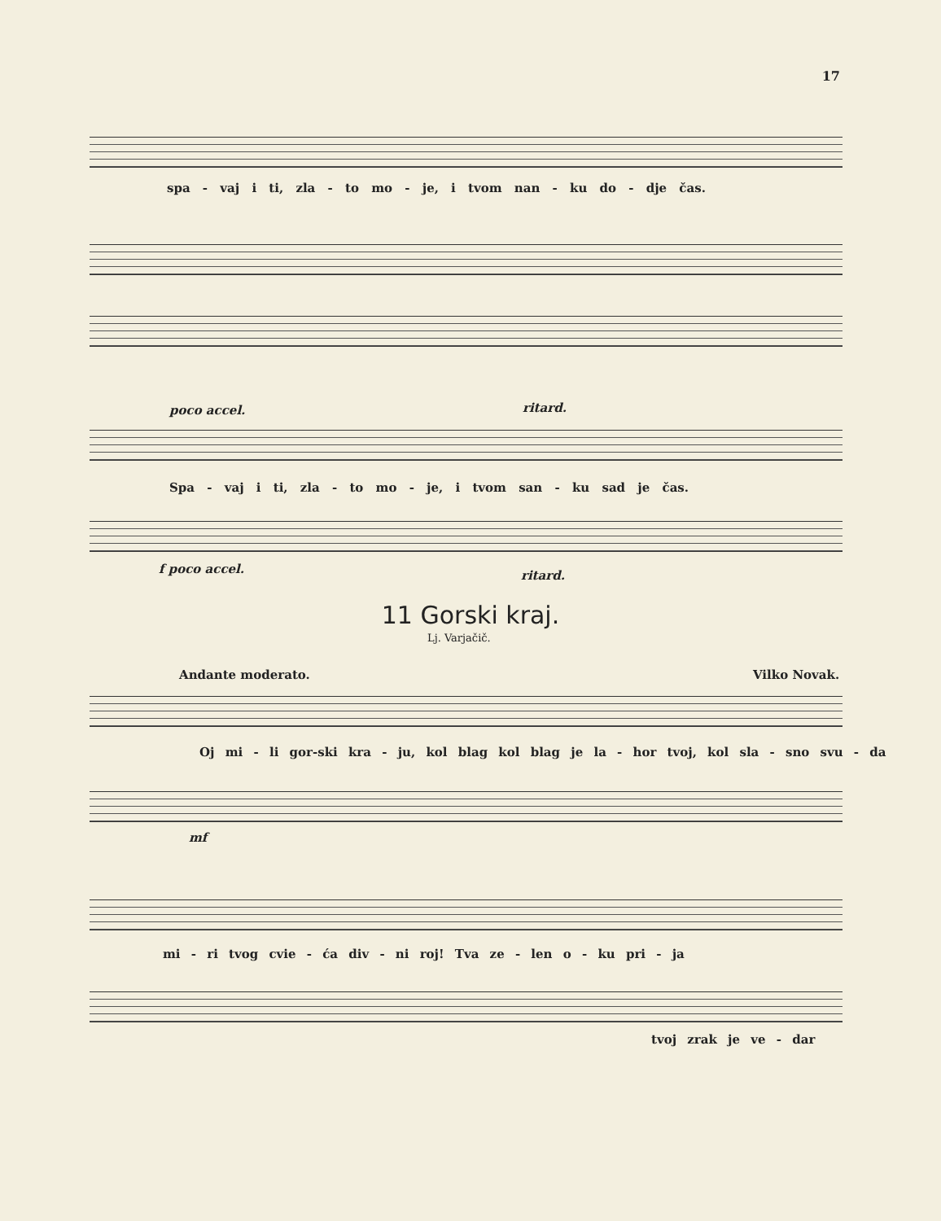17
spa - vaj i ti, zla - to mo - je, i tvom nan - ku do - dje čas.
poco accel. ritard.
Spa - vaj i ti, zla - to mo - je, i tvom san - ku sad je čas.
f poco accel. ritard.
11 Gorski kraj.
Lj. Varjačič.
Andante moderato. Vilko Novak.
Oj mi - li gor-ski kra - ju, kol blag kol blag je la - hor tvoj, kol sla - sno svu - da
mf
mi - ri tvog cvie - ća div - ni roj! Tva ze - len o - ku pri - ja
tvoj zrak je ve - dar